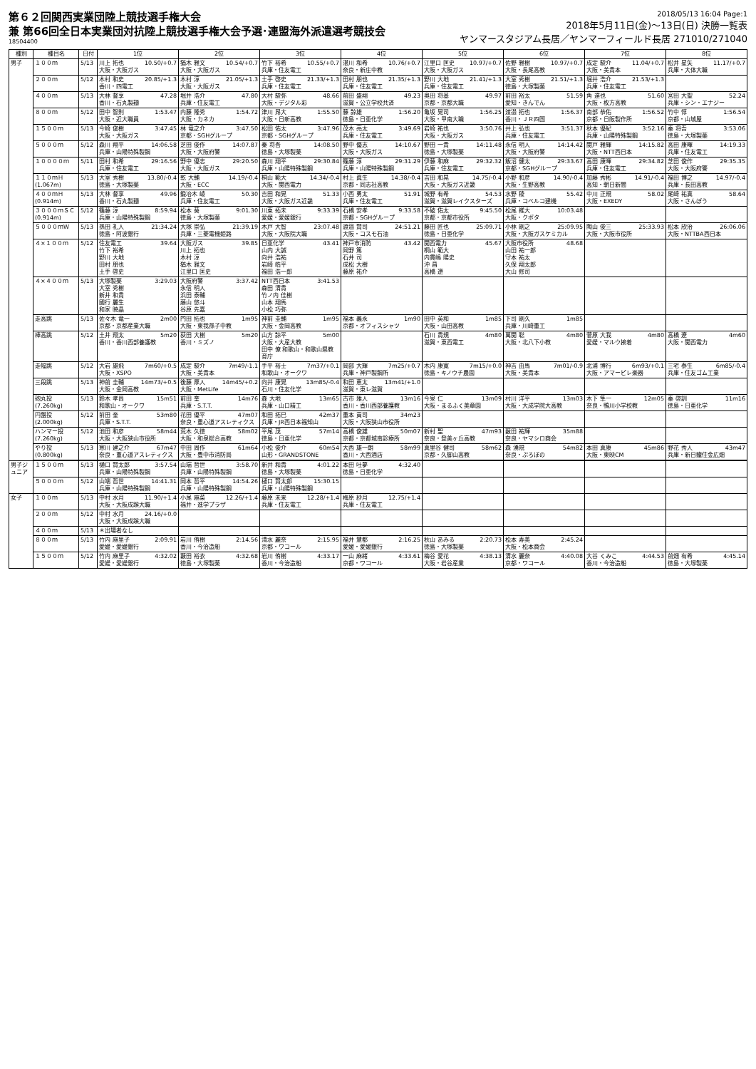第６２回関西実業団陸上競技選手権大会
兼 第66回全日本実業団対抗陸上競技選手権大会予選･連盟海外派遣選考競技会
18504400
2018/05/13 16:04 Page:1
2018年5月11日(金)～13日(日) 決勝一覧表
ヤンマースタジアム長居／ヤンマーフィールド長居 271010/271040
| 種別 | 種目名 | 日付 | 1位 | 2位 | 3位 | 4位 | 5位 | 6位 | 7位 | 8位 |
| --- | --- | --- | --- | --- | --- | --- | --- | --- | --- | --- |
| 男子 | １００ｍ | 5/13 | 川上 拓也 10.50/+0.7 大阪・大阪ガス | 猶木 雅文 10.54/+0.7 大阪・大阪ガス | 竹下 裕希 10.55/+0.7 兵庫・住友電工 | 湛川 和希 10.76/+0.7 奈良・新庄中教 | 江里口 匡史 10.97/+0.7 大阪・大阪ガス | 佐野 雅樹 10.97/+0.7 大阪・長尾高教 | 成定 駿介 11.04/+0.7 大阪・美貴本 | 松井 星矢 11.17/+0.7 兵庫・大体大職 |
| | ２００ｍ | 5/12 | 木村 和史 20.85/+1.3 香川・四電工 | 木村 淳 21.05/+1.3 大阪・大阪ガス | 土手 啓史 21.33/+1.3 兵庫・住友電工 | 田村 朋也 21.35/+1.3 兵庫・住友電工 | 野川 大地 21.41/+1.3 兵庫・住友電工 | 大室 秀樹 21.51/+1.3 徳島・大塚製薬 | 堀井 浩介 21.53/+1.3 兵庫・住友電工 | |
| | ４００ｍ | 5/13 | 大林 督享 47.28 香川・石丸製麺 | 堀井 浩介 47.80 兵庫・住友電工 | 大村 駿弥 48.66 大阪・デジタル彩 | 前田 盛翔 49.23 滋賀・公立学校共済 | 奥田 将基 49.97 京都・京都大職 | 前田 裕太 51.59 愛知・きんでん | 角 達也 51.60 大阪・枚方高教 | 宮田 大聖 52.24 兵庫・シン・エナジー |
| | ８００ｍ | 5/12 | 田中 智則 1:53.47 大阪・近大職員 | 内藤 隆秀 1:54.72 大阪・カネカ | 津川 昂大 1:55.50 大阪・日新高教 | 藤 諒雄 1:56.20 徳島・日亜化学 | 亀坂 晃司 1:56.25 大阪・甲南大職 | 渡邉 拓也 1:56.37 香川・ＪＲ四国 | 南部 恭佑 1:56.52 京都・日阪製作所 | 竹中 惇 1:56.54 京都・山城屋 |
| | １５００ｍ | 5/13 | 今崎 俊樹 3:47.45 大阪・大阪ガス | 林 竜之介 3:47.50 京都・SGHグループ | 松田 佑太 3:47.96 京都・SGHグループ | 茂木 亮太 3:49.69 兵庫・住友電工 | 岩崎 祐也 3:50.76 大阪・大阪ガス | 井上 弘也 3:51.37 兵庫・住友電工 | 秋本 優紀 3:52.16 兵庫・山陽特殊製鋼 | 秦 将吾 3:53.06 徳島・大塚製薬 |
| | ５０００ｍ | 5/12 | 森川 翔平 14:06.58 兵庫・山陽特殊製鋼 | 芝田 俊作 14:07.87 大阪・大阪府警 | 秦 将吾 14:08.50 徳島・大塚製薬 | 野中 優志 14:10.67 大阪・大阪ガス | 野田 一貴 14:11.48 徳島・大塚製薬 | 永信 明人 14:14.42 大阪・大阪府警 | 関戸 雅輝 14:15.82 大阪・NTT西日本 | 高田 康暉 14:19.33 兵庫・住友電工 |
| | １００００ｍ | 5/11 | 田村 和希 29:16.56 兵庫・住友電工 | 野中 優志 29:20.50 大阪・大阪ガス | 森川 翔平 29:30.84 兵庫・山陽特殊製鋼 | 篠藤 淳 29:31.29 兵庫・山陽特殊製鋼 | 伊藤 和麻 29:32.32 兵庫・住友電工 | 飯沼 健太 29:33.67 京都・SGHグループ | 高田 康暉 29:34.82 兵庫・住友電工 | 芝田 俊作 29:35.35 大阪・大阪府警 |
| | １１０ｍＨ (1.067m) | 5/13 | 大室 秀樹 13.80/-0.4 徳島・大塚製薬 | 乾 大輔 14.19/-0.4 大阪・ECC | 桐山 範大 14.34/-0.4 大阪・関西電力 | 村上 眞生 14.38/-0.4 京都・同志社高教 | 吉田 和晃 14.75/-0.4 大阪・大阪ガス近畿 | 小野 和彦 14.90/-0.4 大阪・生野高教 | 加藤 秀彬 14.91/-0.4 高知・朝日新聞 | 福田 博之 14.97/-0.4 兵庫・長田高教 |
| | ４００ｍＨ (0.914m) | 5/13 | 大林 督享 49.96 香川・石丸製麺 | 鍛冶木 崚 50.30 兵庫・住友電工 | 吉田 和晃 51.33 大阪・大阪ガス近畿 | 小西 勇太 51.91 兵庫・住友電工 | 城野 有希 54.53 滋賀・滋賀レイクスターズ | 水野 稜 55.42 兵庫・コベルコ建機 | 中川 正規 58.02 大阪・EXEDY | 尾崎 祐真 58.64 大阪・さんぽう |
| | ３０００ｍＳＣ (0.914m) | 5/12 | 篠藤 淳 8:59.94 兵庫・山陽特殊製鋼 | 松本 葵 9:01.30 徳島・大塚製薬 | 川東 拓未 9:33.39 愛媛・愛媛銀行 | 石橋 安孝 9:33.58 京都・SGHグループ | 不破 佑太 9:45.50 京都・京都市役所 | 松尾 維大 10:03.48 大阪・クボタ | | |
| | ５０００ｍＷ | 5/13 | 孫田 礼人 21:34.24 徳島・阿波銀行 | 大塚 崇弘 21:39.19 兵庫・三菱電機姫路 | 木戸 大智 23:07.48 大阪・大阪院大職 | 渡邉 賢司 24:51.21 大阪・コスモ石油 | 藤田 匠也 25:09.71 徳島・日亜化学 | 小林 剛之 25:09.95 大阪・大阪ガスケミカル | 陶山 俊三 25:33.93 大阪・大阪市役所 | 松本 欣治 26:06.06 大阪・NTTBA西日本 |
| | ４×１００ｍ | 5/12 | 住友電工 39.64 竹下 裕希 野川 大地 田村 朋也 土手 啓史 | 大阪ガス 39.85 川上 拓也 木村 淳 猶木 雅文 江里口 匡史 | 日亜化学 43.41 山内 大誠 向井 浩祐 岩崎 皓平 福田 浩一郎 | 神戸市消防 43.42 岡野 篤 石井 司 成松 大樹 藤原 祐介 | 関西電力 45.67 桐山 範大 内貫嶋 陽史 沖 昌 高橋 遼 | 大阪市役所 48.68 山田 祐一郎 守本 祐太 久保 翔太郎 大山 修司 | | |
| | ４×４００ｍ | 5/13 | 大塚製薬 3:29.03 大室 秀樹 新井 和貴 國行 麗生 和家 暁晶 | 大阪府警 3:37.42 永信 明人 浜田 泰輔 藤山 悠斗 谷原 先嘉 | NTT西日本 3:41.53 森田 清貴 竹ノ内 佳樹 山本 翔馬 小松 巧弥 | | | | | |
| | 走高跳 | 5/13 | 佐々木 竜一 2m00 京都・京都産業大職 | 門田 拓也 1m95 大阪・東我孫子中教 | 神前 圭輔 1m95 大阪・金岡高教 | 福本 義永 1m90 京都・オフィスシャツ | 田中 英和 1m85 大阪・山田高教 | 下司 剛久 1m85 兵庫・川崎重工 | | |
| | 棒高跳 | 5/12 | 土井 翔太 5m20 香川・香川西部養護教 | 荻田 大樹 5m20 香川・ミズノ | 山方 諒平 5m00 大阪・大産大教 田中 僚 和歌山・和歌山県教育庁 | | 石川 貴規 4m80 滋賀・東西電工 | 萬関 聡 4m80 大阪・北八下小教 | 菅原 大我 4m80 愛媛・マルウ接着 | 高橋 遼 4m60 大阪・関西電力 |
| | 走幅跳 | 5/12 | 大岩 雄飛 7m60/+0.5 大阪・XSPO | 成定 駿介 7m49/-1.1 大阪・美貴本 | 手平 裕士 7m37/+0.1 和歌山・オークワ | 岡部 大輝 7m25/+0.7 兵庫・神戸製鋼所 | 木内 康寛 7m15/+0.0 徳島・キノウチ農園 | 神吉 由馬 7m01/-0.9 大阪・美貴本 | 北浦 博行 6m93/+0.1 大阪・アマーピレ楽器 | 三宅 泰生 6m85/-0.4 兵庫・住友ゴム工業 |
| | 三段跳 | 5/13 | 神前 圭輔 14m73/+0.5 大阪・金岡高教 | 後藤 厚人 14m45/+0.2 大阪・MetLife | 向井 康晃 13m85/-0.4 石川・住友化学 | 和田 恵太 13m41/+1.0 滋賀・東レ滋賀 | | | | |
| | 砲丸投 (7.260kg) | 5/13 | 鈴木 孝尚 15m51 和歌山・オークワ | 前田 奎 14m76 兵庫・S.T.T. | 森 大地 13m65 兵庫・山口精工 | 古市 雅人 13m16 香川・香川西部養護教 | 今泉 仁 13m09 大阪・まるふく美章園 | 村川 洋平 13m03 大阪・大成学院大高教 | 木下 隼一 12m05 奈良・鴨川小学校教 | 秦 啓訓 11m16 徳島・日亜化学 |
| | 円盤投 (2.000kg) | 5/12 | 前田 奎 53m80 兵庫・S.T.T. | 花田 優平 47m07 奈良・重心道アスレティクス | 和田 拓巳 42m37 兵庫・JR西日本福知山 | 重本 貢司 34m23 大阪・大阪狭山市役所 | | | | |
| | ハンマー投 (7.260kg) | 5/12 | 池田 和彦 58m44 大阪・大阪狭山市役所 | 荒木 久徳 58m02 大阪・和泉総合高教 | 平尾 茂 57m14 徳島・日亜化学 | 高橋 俊雄 50m07 京都・京都城南診療所 | 新村 聖 47m93 奈良・登美ヶ丘高教 | 藪田 祐輝 35m88 奈良・ヤマシロ商会 | | |
| | やり投 (0.800kg) | 5/13 | 寒川 建之介 67m47 奈良・重心道アスレティクス | 中田 周作 61m64 大阪・豊中市消防局 | 小松 俊介 60m54 山形・GRANDSTONE | 大西 雄一朗 58m99 香川・大西酒店 | 真里谷 健司 58m62 京都・久御山高教 | 森 湧規 54m82 奈良・ぷろぼの | 本田 真康 45m86 大阪・東映CM | 野花 秀人 43m47 兵庫・新日鐵住金広畑 |
| 男子ジュニア | １５００ｍ | 5/13 | 樋口 賢太郎 3:57.54 兵庫・山陽特殊製鋼 | 山端 哲世 3:58.70 兵庫・山陽特殊製鋼 | 新井 和貴 4:01.22 徳島・大塚製薬 | 本田 吐夢 4:32.40 徳島・日亜化学 | | | | |
| | ５０００ｍ | 5/12 | 山端 哲世 14:41.31 兵庫・山陽特殊製鋼 | 岡本 哲平 14:54.26 兵庫・山陽特殊製鋼 | 樋口 賢太郎 15:30.15 兵庫・山陽特殊製鋼 | | | | | |
| 女子 | １００ｍ | 5/13 | 中村 水月 11.90/+1.4 大阪・大阪成蹊大職 | 小尾 麻菜 12.26/+1.4 福井・進学プラザ | 藤原 未来 12.28/+1.4 兵庫・住友電工 | 梅原 紗月 12.75/+1.4 兵庫・住友電工 | | | | |
| | ２００ｍ | 5/12 | 中村 水月 24.16/+0.0 大阪・大阪成蹊大職 | | | | | | | |
| | ４００ｍ | 5/13 | ＊出場者なし | | | | | | | |
| | ８００ｍ | 5/13 | 竹内 麻里子 2:09.91 愛媛・愛媛銀行 | 岩川 侑樹 2:14.56 香川・今治造船 | 清水 麗奈 2:15.95 京都・ワコール | 福井 慧都 2:16.25 愛媛・愛媛銀行 | 秋山 あみる 2:20.73 徳島・大塚製薬 | 松本 寿美 2:45.24 大阪・松本商会 | | |
| | １５００ｍ | 5/12 | 竹内 麻里子 4:32.02 愛媛・愛媛銀行 | 藪田 裕衣 4:32.68 徳島・大塚製薬 | 岩川 侑樹 4:33.17 香川・今治造船 | 一山 麻緒 4:33.61 京都・ワコール | 梅谷 愛花 4:38.13 大阪・岩谷産業 | 清水 麗奈 4:40.08 京都・ワコール | 大谷 くみこ 4:44.53 香川・今治造船 | 前畑 有希 4:45.14 徳島・大塚製薬 |